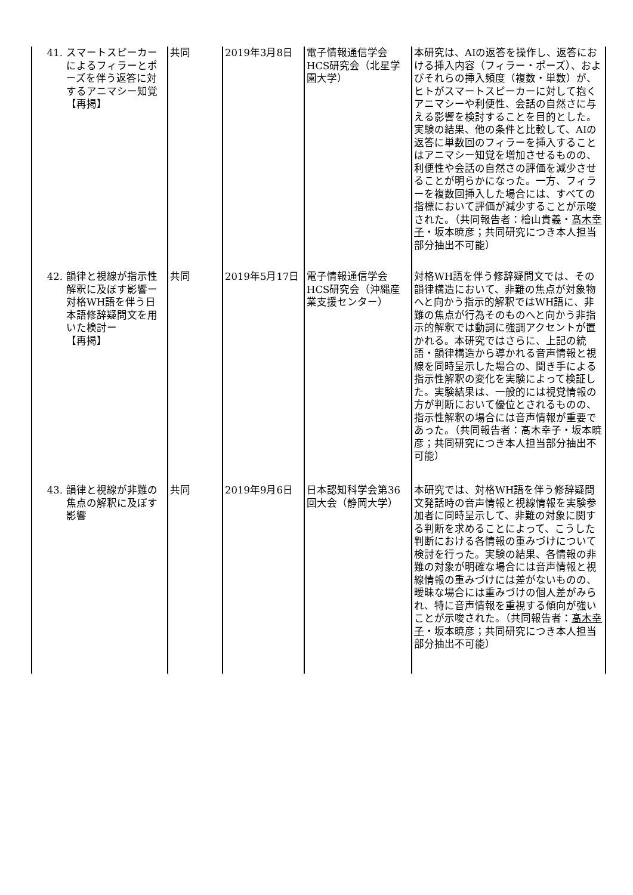| 41. スマートスピーカーによるフィラーとポーズを伴う返答に対するアニマシー知覚 【再掲】 | 共同 | 2019年3月8日 | 電子情報通信学会HCS研究会（北星学園大学） | 本研究は、AIの返答を操作し、返答における挿入内容（フィラー・ポーズ）、およびそれらの挿入頻度（複数・単数）が、ヒトがスマートスピーカーに対して抱くアニマシーや利便性、会話の自然さに与える影響を検討することを目的とした。実験の結果、他の条件と比較して、AIの返答に単数回のフィラーを挿入することはアニマシー知覚を増加させるものの、利便性や会話の自然さの評価を減少させることが明らかになった。一方、フィラーを複数回挿入した場合には、すべての指標において評価が減少することが示唆された。（共同報告者：檜山貴義・ 髙木幸子 ・坂本暁彦；共同研究につき本人担当部分抽出不可能） |
| 42. 韻律と視線が指示性解釈に及ぼす影響ー対格WH語を伴う日本語修辞疑問文を用いた検討ー 【再掲】 | 共同 | 2019年5月17日 | 電子情報通信学会HCS研究会（沖縄産業支援センター） | 対格WH語を伴う修辞疑問文では、その韻律構造において、非難の焦点が対象物へと向かう指示的解釈ではWH語に、非難の焦点が行為そのものへと向かう非指示的解釈では動詞に強調アクセントが置かれる。本研究ではさらに、上記の統語・韻律構造から導かれる音声情報と視線を同時呈示した場合の、聞き手による指示性解釈の変化を実験によって検証した。実験結果は、一般的には視覚情報の方が判断において優位とされるものの、指示性解釈の場合には音声情報が重要であった。（共同報告者：髙木幸子・坂本暁彦；共同研究につき本人担当部分抽出不可能） |
| 43. 韻律と視線が非難の焦点の解釈に及ぼす影響 | 共同 | 2019年9月6日 | 日本認知科学会第36回大会（静岡大学） | 本研究では、対格WH語を伴う修辞疑問文発話時の音声情報と視線情報を実験参加者に同時呈示して、非難の対象に関する判断を求めることによって、こうした判断における各情報の重みづけについて検討を行った。実験の結果、各情報の非難の対象が明確な場合には音声情報と視線情報の重みづけには差がないものの、曖昧な場合には重みづけの個人差がみられ、特に音声情報を重視する傾向が強いことが示唆された。（共同報告者： 髙木幸子 ・坂本暁彦；共同研究につき本人担当部分抽出不可能） |